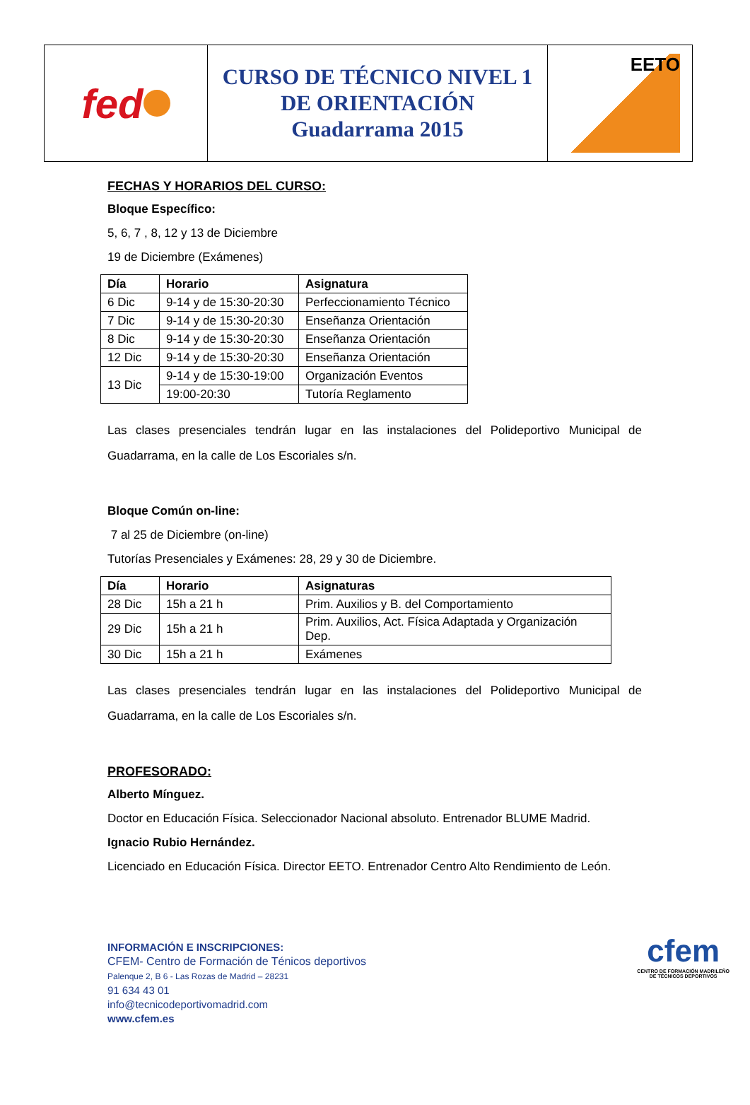fed
CURSO DE TÉCNICO NIVEL 1
DE ORIENTACIÓN
Guadarrama 2015
EETO
FECHAS Y HORARIOS DEL CURSO:
Bloque Específico:
5, 6, 7 , 8, 12 y 13 de Diciembre
19 de Diciembre (Exámenes)
| Día | Horario | Asignatura |
| --- | --- | --- |
| 6 Dic | 9-14 y de 15:30-20:30 | Perfeccionamiento Técnico |
| 7 Dic | 9-14 y de 15:30-20:30 | Enseñanza Orientación |
| 8 Dic | 9-14 y de 15:30-20:30 | Enseñanza Orientación |
| 12 Dic | 9-14 y de 15:30-20:30 | Enseñanza Orientación |
| 13 Dic | 9-14 y de 15:30-19:00 | Organización Eventos |
| | 19:00-20:30 | Tutoría Reglamento |
Las clases presenciales tendrán lugar en las instalaciones del Polideportivo Municipal de Guadarrama, en la calle de Los Escoriales s/n.
Bloque Común on-line:
7 al 25 de Diciembre (on-line)
Tutorías Presenciales y Exámenes: 28, 29 y 30 de Diciembre.
| Día | Horario | Asignaturas |
| --- | --- | --- |
| 28 Dic | 15h a 21 h | Prim. Auxilios y B. del Comportamiento |
| 29 Dic | 15h a 21 h | Prim. Auxilios, Act. Física Adaptada y Organización Dep. |
| 30 Dic | 15h a 21 h | Exámenes |
Las clases presenciales tendrán lugar en las instalaciones del Polideportivo Municipal de Guadarrama, en la calle de Los Escoriales s/n.
PROFESORADO:
Alberto Mínguez.
Doctor en Educación Física. Seleccionador Nacional absoluto. Entrenador BLUME Madrid.
Ignacio Rubio Hernández.
Licenciado en Educación Física. Director EETO. Entrenador Centro Alto Rendimiento de León.
INFORMACIÓN E INSCRIPCIONES:
CFEM- Centro de Formación de Ténicos deportivos
Palenque 2, B 6 - Las Rozas de Madrid – 28231
91 634 43 01
info@tecnicodeportivomadrid.com
www.cfem.es
cfem
CENTRO DE FORMACIÓN MADRILEÑO
DE TÉCNICOS DEPORTIVOS